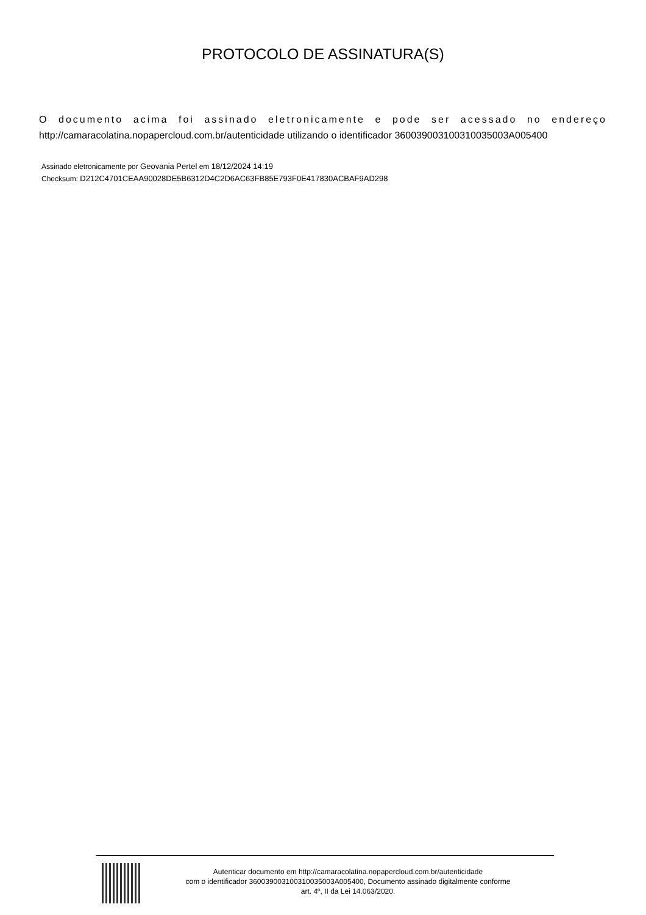PROTOCOLO DE ASSINATURA(S)
O documento acima foi assinado eletronicamente e pode ser acessado no endereço
http://camaracolatina.nopapercloud.com.br/autenticidade utilizando o identificador 360039003100310035003A005400
Assinado eletronicamente por Geovania Pertel em 18/12/2024 14:19
Checksum: D212C4701CEAA90028DE5B6312D4C2D6AC63FB85E793F0E417830ACBAF9AD298
Autenticar documento em http://camaracolatina.nopapercloud.com.br/autenticidade
com o identificador 360039003100310035003A005400, Documento assinado digitalmente conforme
art. 4º, II da Lei 14.063/2020.